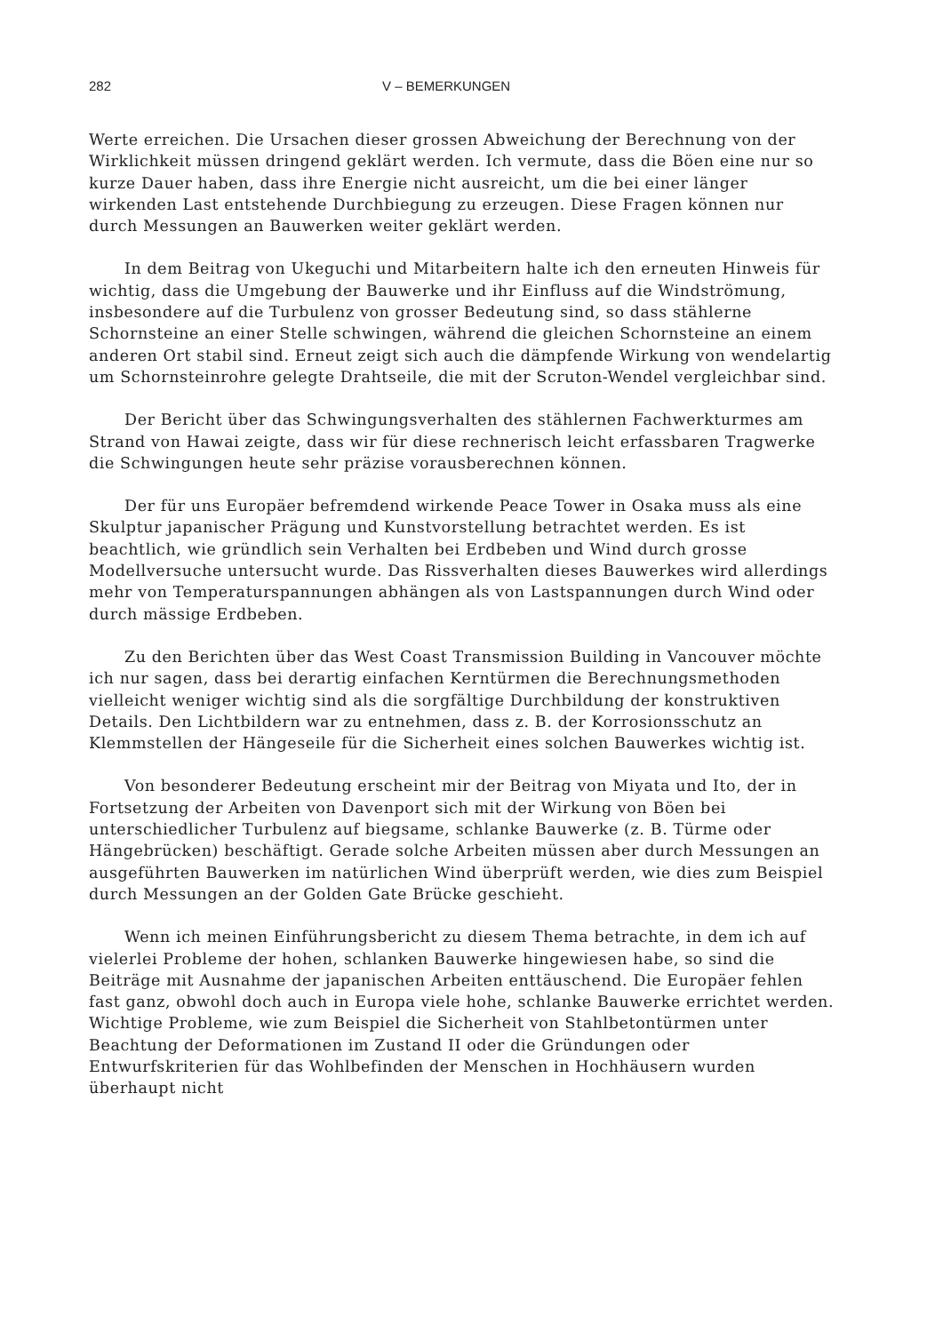282 V – BEMERKUNGEN
Werte erreichen. Die Ursachen dieser grossen Abweichung der Berechnung von der Wirklichkeit müssen dringend geklärt werden. Ich vermute, dass die Böen eine nur so kurze Dauer haben, dass ihre Energie nicht ausreicht, um die bei einer länger wirkenden Last entstehende Durchbiegung zu erzeugen. Diese Fragen können nur durch Messungen an Bauwerken weiter geklärt werden.
In dem Beitrag von Ukeguchi und Mitarbeitern halte ich den erneuten Hinweis für wichtig, dass die Umgebung der Bauwerke und ihr Einfluss auf die Windströmung, insbesondere auf die Turbulenz von grosser Bedeutung sind, so dass stählerne Schornsteine an einer Stelle schwingen, während die gleichen Schornsteine an einem anderen Ort stabil sind. Erneut zeigt sich auch die dämpfende Wirkung von wendelartig um Schornsteinrohre gelegte Drahtseile, die mit der Scruton-Wendel vergleichbar sind.
Der Bericht über das Schwingungsverhalten des stählernen Fachwerkturmes am Strand von Hawai zeigte, dass wir für diese rechnerisch leicht erfassbaren Tragwerke die Schwingungen heute sehr präzise vorausberechnen können.
Der für uns Europäer befremdend wirkende Peace Tower in Osaka muss als eine Skulptur japanischer Prägung und Kunstvorstellung betrachtet werden. Es ist beachtlich, wie gründlich sein Verhalten bei Erdbeben und Wind durch grosse Modellversuche untersucht wurde. Das Rissverhalten dieses Bauwerkes wird allerdings mehr von Temperaturspannungen abhängen als von Lastspannungen durch Wind oder durch mässige Erdbeben.
Zu den Berichten über das West Coast Transmission Building in Vancouver möchte ich nur sagen, dass bei derartig einfachen Kerntürmen die Berechnungsmethoden vielleicht weniger wichtig sind als die sorgfältige Durchbildung der konstruktiven Details. Den Lichtbildern war zu entnehmen, dass z. B. der Korrosionsschutz an Klemmstellen der Hängeseile für die Sicherheit eines solchen Bauwerkes wichtig ist.
Von besonderer Bedeutung erscheint mir der Beitrag von Miyata und Ito, der in Fortsetzung der Arbeiten von Davenport sich mit der Wirkung von Böen bei unterschiedlicher Turbulenz auf biegsame, schlanke Bauwerke (z. B. Türme oder Hängebrücken) beschäftigt. Gerade solche Arbeiten müssen aber durch Messungen an ausgeführten Bauwerken im natürlichen Wind überprüft werden, wie dies zum Beispiel durch Messungen an der Golden Gate Brücke geschieht.
Wenn ich meinen Einführungsbericht zu diesem Thema betrachte, in dem ich auf vielerlei Probleme der hohen, schlanken Bauwerke hingewiesen habe, so sind die Beiträge mit Ausnahme der japanischen Arbeiten enttäuschend. Die Europäer fehlen fast ganz, obwohl doch auch in Europa viele hohe, schlanke Bauwerke errichtet werden. Wichtige Probleme, wie zum Beispiel die Sicherheit von Stahlbetontürmen unter Beachtung der Deformationen im Zustand II oder die Gründungen oder Entwurfskriterien für das Wohlbefinden der Menschen in Hochhäusern wurden überhaupt nicht